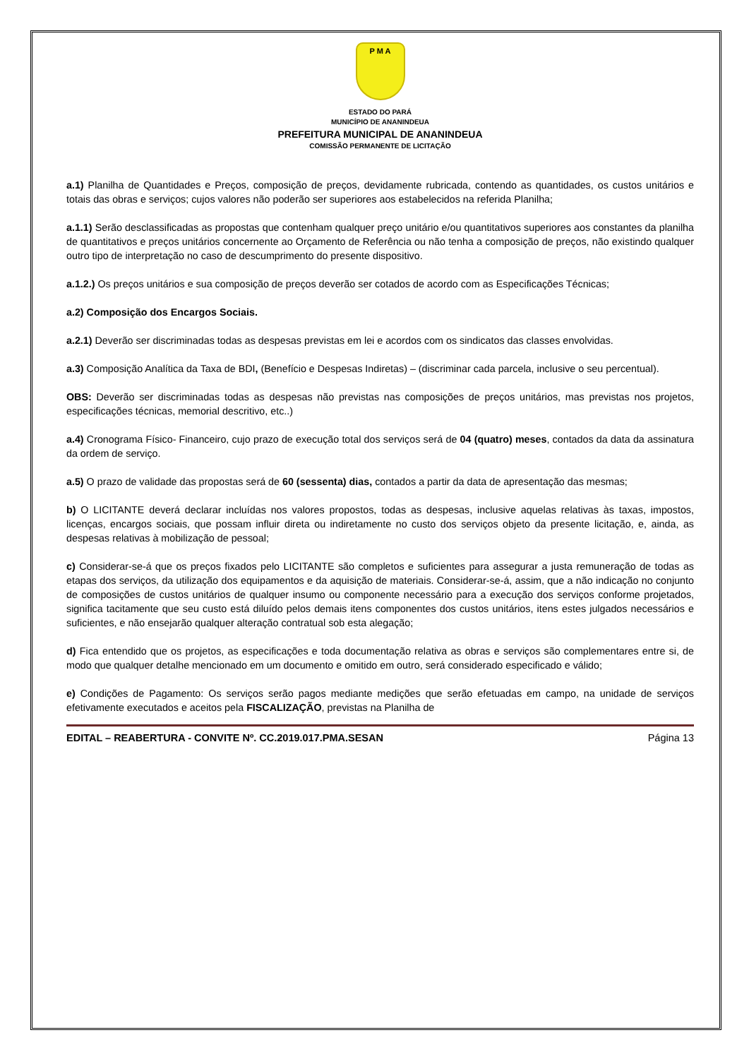P M A
ESTADO DO PARÁ
MUNICÍPIO DE ANANINDEUA
PREFEITURA MUNICIPAL DE ANANINDEUA
COMISSÃO PERMANENTE DE LICITAÇÃO
a.1) Planilha de Quantidades e Preços, composição de preços, devidamente rubricada, contendo as quantidades, os custos unitários e totais das obras e serviços; cujos valores não poderão ser superiores aos estabelecidos na referida Planilha;
a.1.1) Serão desclassificadas as propostas que contenham qualquer preço unitário e/ou quantitativos superiores aos constantes da planilha de quantitativos e preços unitários concernente ao Orçamento de Referência ou não tenha a composição de preços, não existindo qualquer outro tipo de interpretação no caso de descumprimento do presente dispositivo.
a.1.2.) Os preços unitários e sua composição de preços deverão ser cotados de acordo com as Especificações Técnicas;
a.2) Composição dos Encargos Sociais.
a.2.1) Deverão ser discriminadas todas as despesas previstas em lei e acordos com os sindicatos das classes envolvidas.
a.3) Composição Analítica da Taxa de BDI, (Benefício e Despesas Indiretas) – (discriminar cada parcela, inclusive o seu percentual).
OBS: Deverão ser discriminadas todas as despesas não previstas nas composições de preços unitários, mas previstas nos projetos, especificações técnicas, memorial descritivo, etc..)
a.4) Cronograma Físico- Financeiro, cujo prazo de execução total dos serviços será de 04 (quatro) meses, contados da data da assinatura da ordem de serviço.
a.5) O prazo de validade das propostas será de 60 (sessenta) dias, contados a partir da data de apresentação das mesmas;
b) O LICITANTE deverá declarar incluídas nos valores propostos, todas as despesas, inclusive aquelas relativas às taxas, impostos, licenças, encargos sociais, que possam influir direta ou indiretamente no custo dos serviços objeto da presente licitação, e, ainda, as despesas relativas à mobilização de pessoal;
c) Considerar-se-á que os preços fixados pelo LICITANTE são completos e suficientes para assegurar a justa remuneração de todas as etapas dos serviços, da utilização dos equipamentos e da aquisição de materiais. Considerar-se-á, assim, que a não indicação no conjunto de composições de custos unitários de qualquer insumo ou componente necessário para a execução dos serviços conforme projetados, significa tacitamente que seu custo está diluído pelos demais itens componentes dos custos unitários, itens estes julgados necessários e suficientes, e não ensejarão qualquer alteração contratual sob esta alegação;
d) Fica entendido que os projetos, as especificações e toda documentação relativa as obras e serviços são complementares entre si, de modo que qualquer detalhe mencionado em um documento e omitido em outro, será considerado especificado e válido;
e) Condições de Pagamento: Os serviços serão pagos mediante medições que serão efetuadas em campo, na unidade de serviços efetivamente executados e aceitos pela FISCALIZAÇÃO, previstas na Planilha de
EDITAL – REABERTURA - CONVITE Nº. CC.2019.017.PMA.SESAN Página 13